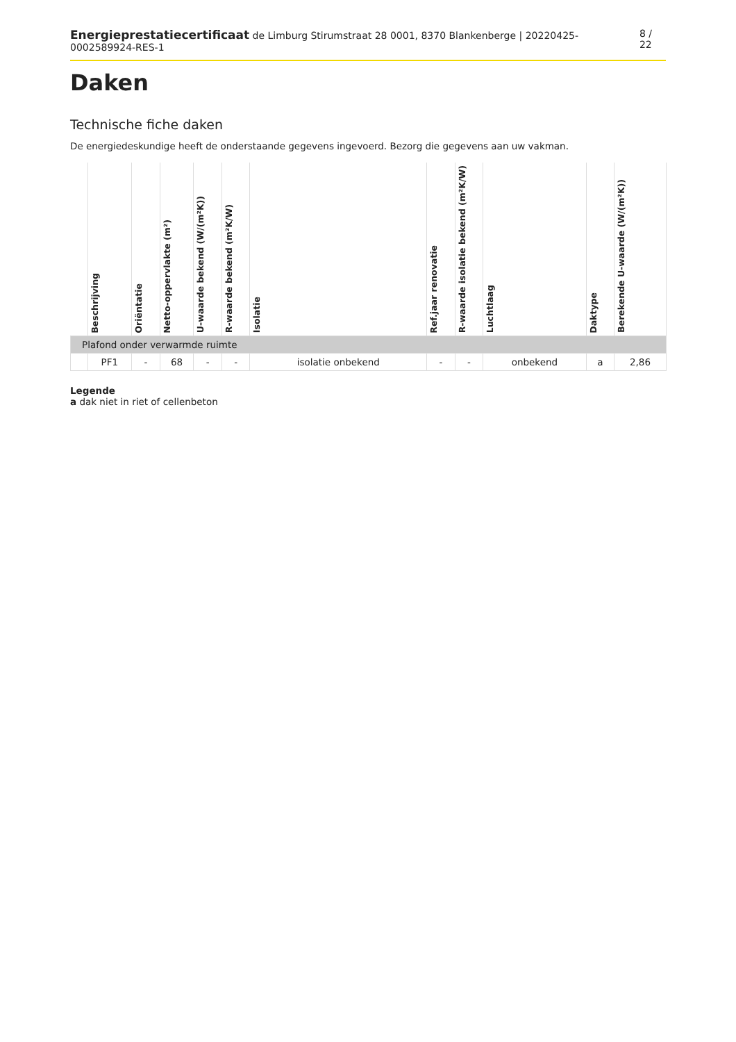Energieprestatiecertificaat de Limburg Stirumstraat 28 0001, 8370 Blankenberge | 20220425-0002589924-RES-1 8 / 22
Daken
Technische fiche daken
De energiedeskundige heeft de onderstaande gegevens ingevoerd. Bezorg die gegevens aan uw vakman.
| | Beschrijving | Oriëntatie | Netto-oppervlakte (m²) | U-waarde bekend (W/(m²K)) | R-waarde bekend (m²K/W) | Isolatie | Ref.jaar renovatie | R-waarde isolatie bekend (m²K/W) | Luchtlaag | Daktype | Berekende U-waarde (W/(m²K)) |
| --- | --- | --- | --- | --- | --- | --- | --- | --- | --- | --- | --- |
| Plafond onder verwarmde ruimte | | | | | | | | | | | |
| | PF1 | - | 68 | - | - | isolatie onbekend | - | - | onbekend | a | 2,86 |
Legende
a dak niet in riet of cellenbeton